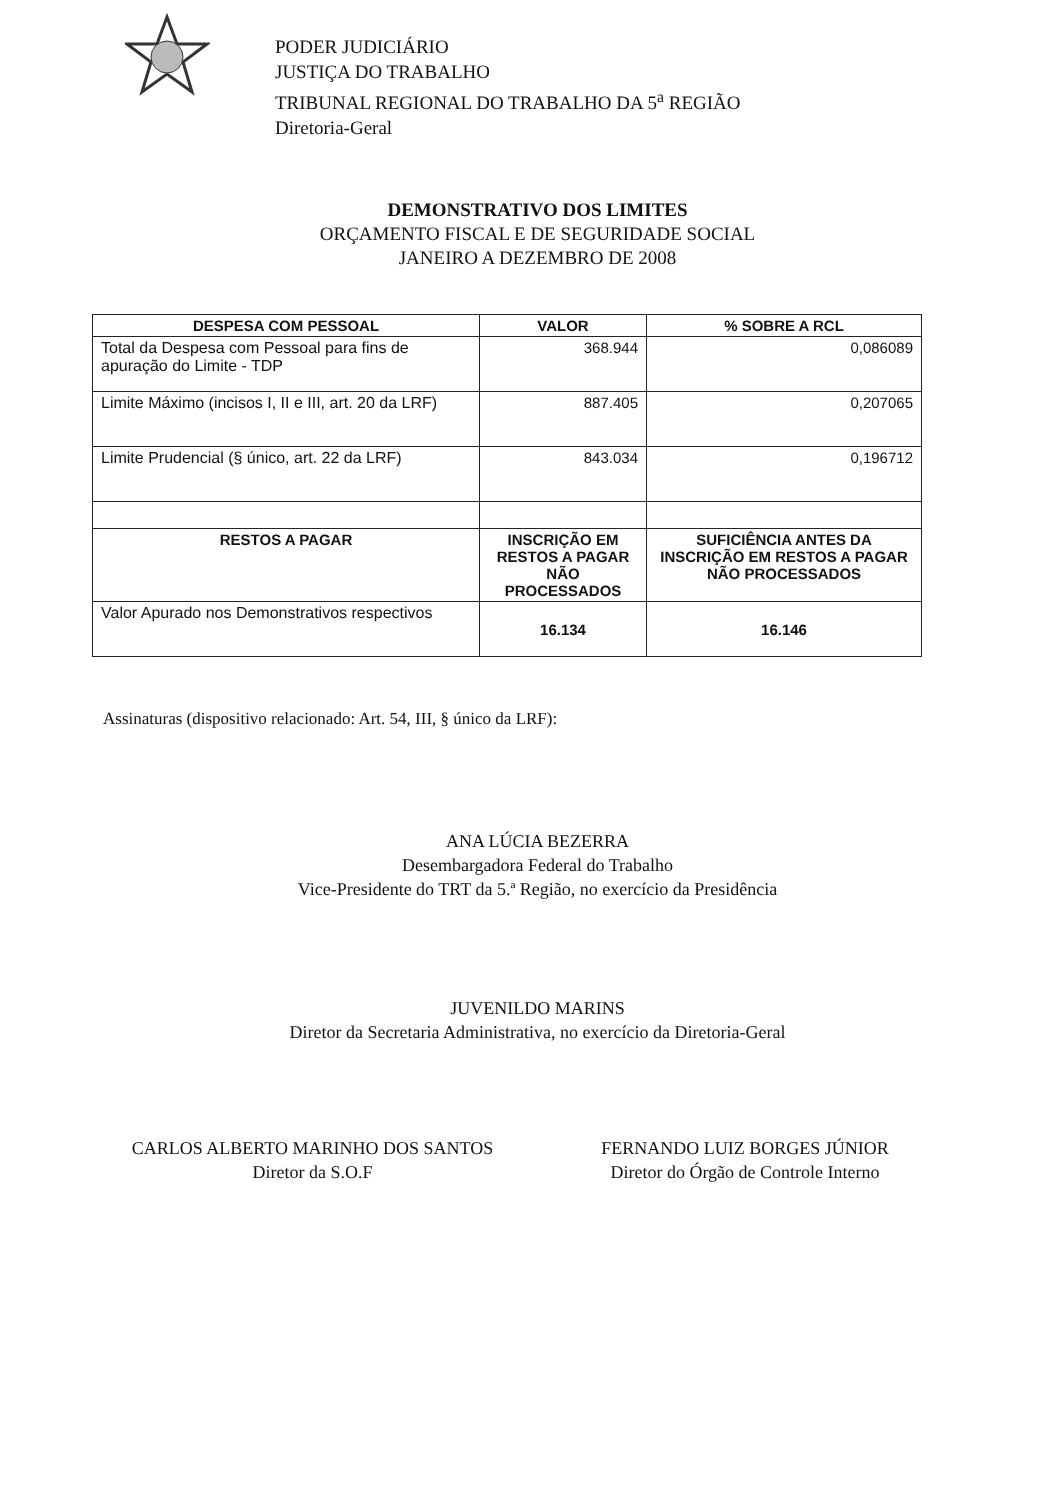PODER JUDICIÁRIO
JUSTIÇA DO TRABALHO
TRIBUNAL REGIONAL DO TRABALHO DA 5<sup>a</sup> REGIÃO
Diretoria-Geral
DEMONSTRATIVO DOS LIMITES
ORÇAMENTO FISCAL E DE SEGURIDADE SOCIAL
JANEIRO A DEZEMBRO DE 2008
| DESPESA COM PESSOAL | VALOR | % SOBRE A RCL |
| --- | --- | --- |
| Total da Despesa com Pessoal para fins de apuração do Limite - TDP | 368.944 | 0,086089 |
| Limite Máximo (incisos I, II e III, art. 20 da LRF) | 887.405 | 0,207065 |
| Limite Prudencial (§ único, art. 22 da LRF) | 843.034 | 0,196712 |
| RESTOS A PAGAR | INSCRIÇÃO EM RESTOS A PAGAR NÃO PROCESSADOS | SUFICIÊNCIA ANTES DA INSCRIÇÃO EM RESTOS A PAGAR NÃO PROCESSADOS |
| Valor Apurado nos Demonstrativos respectivos | 16.134 | 16.146 |
Assinaturas (dispositivo relacionado: Art. 54, III, § único da LRF):
ANA LÚCIA BEZERRA
Desembargadora Federal do Trabalho
Vice-Presidente do TRT da 5.ª Região, no exercício da Presidência
JUVENILDO MARINS
Diretor da Secretaria Administrativa, no exercício da Diretoria-Geral
CARLOS ALBERTO MARINHO DOS SANTOS
Diretor da S.O.F
FERNANDO LUIZ BORGES JÚNIOR
Diretor do Órgão de Controle Interno